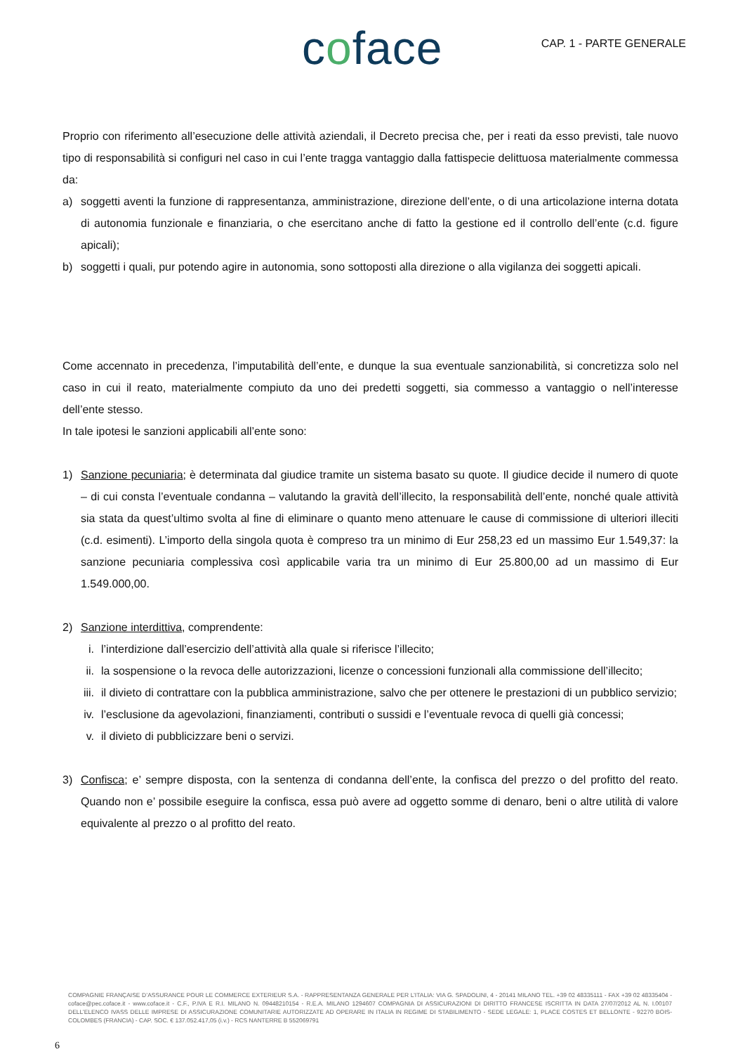coface
CAP. 1 - PARTE GENERALE
Proprio con riferimento all’esecuzione delle attività aziendali, il Decreto precisa che, per i reati da esso previsti, tale nuovo tipo di responsabilità si configuri nel caso in cui l’ente tragga vantaggio dalla fattispecie delittuosa materialmente commessa da:
a) soggetti aventi la funzione di rappresentanza, amministrazione, direzione dell’ente, o di una articolazione interna dotata di autonomia funzionale e finanziaria, o che esercitano anche di fatto la gestione ed il controllo dell’ente (c.d. figure apicali);
b) soggetti i quali, pur potendo agire in autonomia, sono sottoposti alla direzione o alla vigilanza dei soggetti apicali.
Come accennato in precedenza, l’imputabilità dell’ente, e dunque la sua eventuale sanzionabilità, si concretizza solo nel caso in cui il reato, materialmente compiuto da uno dei predetti soggetti, sia commesso a vantaggio o nell’interesse dell’ente stesso.
In tale ipotesi le sanzioni applicabili all’ente sono:
1) Sanzione pecuniaria; è determinata dal giudice tramite un sistema basato su quote. Il giudice decide il numero di quote – di cui consta l’eventuale condanna – valutando la gravità dell’illecito, la responsabilità dell’ente, nonché quale attività sia stata da quest’ultimo svolta al fine di eliminare o quanto meno attenuare le cause di commissione di ulteriori illeciti (c.d. esimenti). L’importo della singola quota è compreso tra un minimo di Eur 258,23 ed un massimo Eur 1.549,37: la sanzione pecuniaria complessiva così applicabile varia tra un minimo di Eur 25.800,00 ad un massimo di Eur 1.549.000,00.
2) Sanzione interdittiva, comprendente:
i. l’interdizione dall’esercizio dell’attività alla quale si riferisce l’illecito;
ii. la sospensione o la revoca delle autorizzazioni, licenze o concessioni funzionali alla commissione dell’illecito;
iii. il divieto di contrattare con la pubblica amministrazione, salvo che per ottenere le prestazioni di un pubblico servizio;
iv. l’esclusione da agevolazioni, finanziamenti, contributi o sussidi e l’eventuale revoca di quelli già concessi;
v. il divieto di pubblicizzare beni o servizi.
3) Confisca; e’ sempre disposta, con la sentenza di condanna dell’ente, la confisca del prezzo o del profitto del reato. Quando non e’ possibile eseguire la confisca, essa può avere ad oggetto somme di denaro, beni o altre utilità di valore equivalente al prezzo o al profitto del reato.
COMPAGNIE FRANÇAISE D’ASSURANCE POUR LE COMMERCE EXTERIEUR S.A. - RAPPRESENTANZA GENERALE PER L’ITALIA: VIA G. SPADOLINI, 4 - 20141 MILANO TEL. +39 02 48335111 - FAX +39 02 48335404 - coface@pec.coface.it - www.coface.it - C.F., P.IVA E R.I. MILANO N. 09448210154 - R.E.A. MILANO 1294607 COMPAGNIA DI ASSICURAZIONI DI DIRITTO FRANCESE ISCRITTA IN DATA 27/07/2012 AL N. I.00107 DELL’ELENCO IVASS DELLE IMPRESE DI ASSICURAZIONE COMUNITARIE AUTORIZZATE AD OPERARE IN ITALIA IN REGIME DI STABILIMENTO - SEDE LEGALE: 1, PLACE COSTES ET BELLONTE - 92270 BOIS-COLOMBES (FRANCIA) - CAP. SOC. € 137.052.417,05 (i.v.) - RCS NANTERRE B 552069791
6